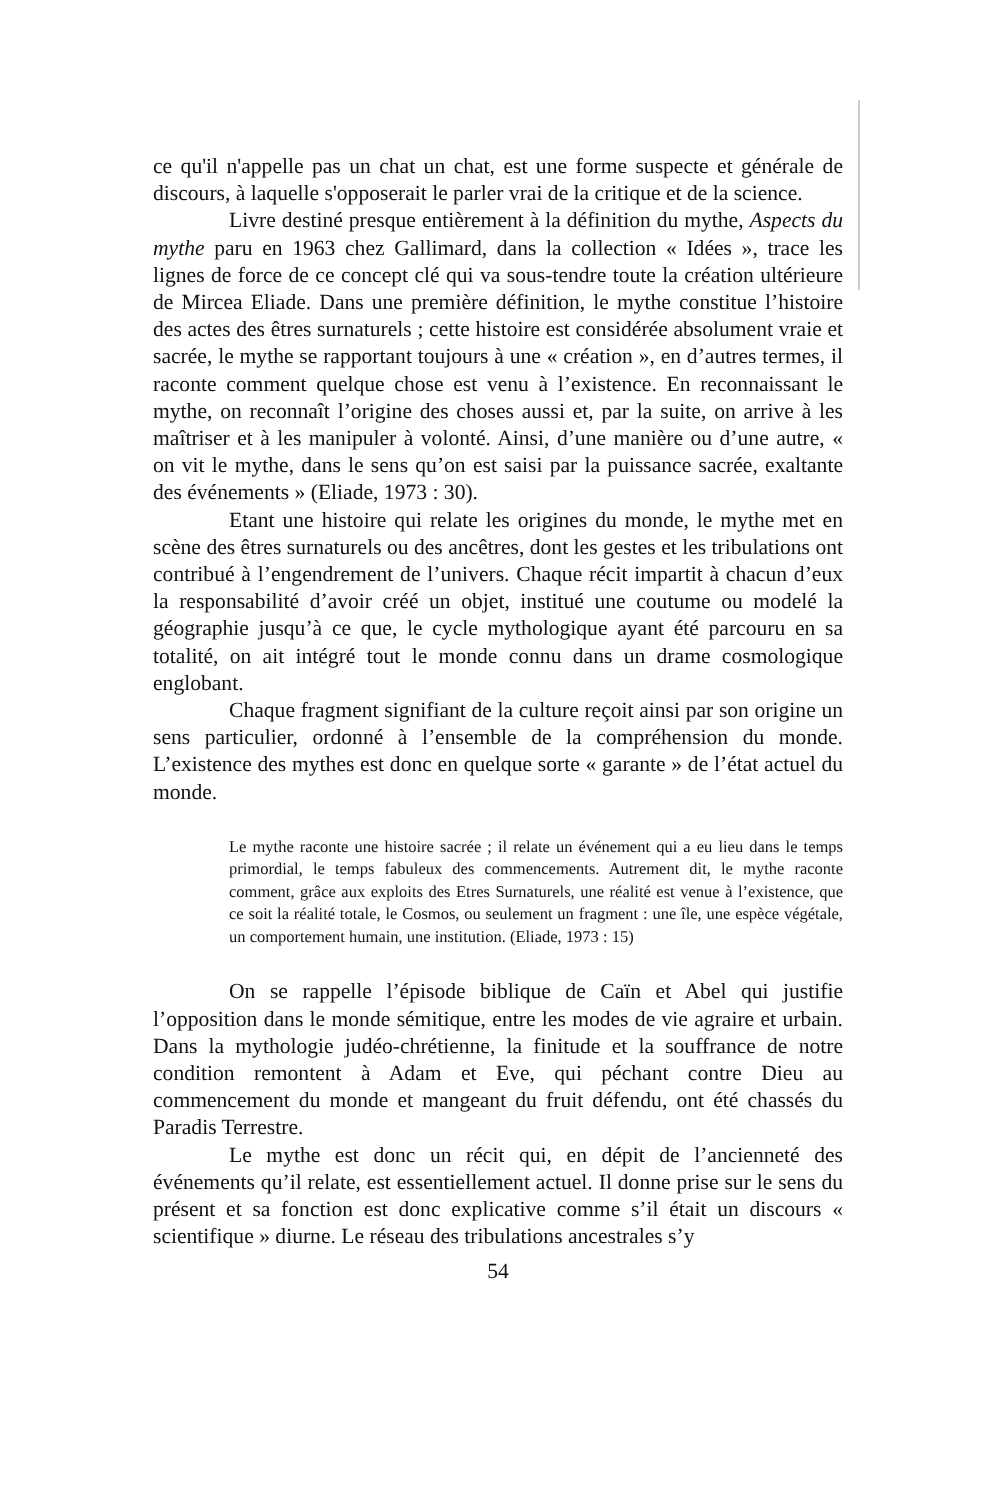ce qu'il n'appelle pas un chat un chat, est une forme suspecte et générale de discours, à laquelle s'opposerait le parler vrai de la critique et de la science.
Livre destiné presque entièrement à la définition du mythe, Aspects du mythe paru en 1963 chez Gallimard, dans la collection « Idées », trace les lignes de force de ce concept clé qui va sous-tendre toute la création ultérieure de Mircea Eliade. Dans une première définition, le mythe constitue l’histoire des actes des êtres surnaturels ; cette histoire est considérée absolument vraie et sacrée, le mythe se rapportant toujours à une « création », en d’autres termes, il raconte comment quelque chose est venu à l’existence. En reconnaissant le mythe, on reconnaît l’origine des choses aussi et, par la suite, on arrive à les maîtriser et à les manipuler à volonté. Ainsi, d’une manière ou d’une autre, « on vit le mythe, dans le sens qu’on est saisi par la puissance sacrée, exaltante des événements » (Eliade, 1973 : 30).
Etant une histoire qui relate les origines du monde, le mythe met en scène des êtres surnaturels ou des ancêtres, dont les gestes et les tribulations ont contribué à l’engendrement de l’univers. Chaque récit impartit à chacun d’eux la responsabilité d’avoir créé un objet, institué une coutume ou modelé la géographie jusqu’à ce que, le cycle mythologique ayant été parcouru en sa totalité, on ait intégré tout le monde connu dans un drame cosmologique englobant.
Chaque fragment signifiant de la culture reçoit ainsi par son origine un sens particulier, ordonné à l’ensemble de la compréhension du monde. L’existence des mythes est donc en quelque sorte « garante » de l’état actuel du monde.
Le mythe raconte une histoire sacrée ; il relate un événement qui a eu lieu dans le temps primordial, le temps fabuleux des commencements. Autrement dit, le mythe raconte comment, grâce aux exploits des Etres Surnaturels, une réalité est venue à l’existence, que ce soit la réalité totale, le Cosmos, ou seulement un fragment : une île, une espèce végétale, un comportement humain, une institution. (Eliade, 1973 : 15)
On se rappelle l’épisode biblique de Caïn et Abel qui justifie l’opposition dans le monde sémitique, entre les modes de vie agraire et urbain. Dans la mythologie judéo-chrétienne, la finitude et la souffrance de notre condition remontent à Adam et Eve, qui péchant contre Dieu au commencement du monde et mangeant du fruit défendu, ont été chassés du Paradis Terrestre.
Le mythe est donc un récit qui, en dépit de l’ancienneté des événements qu’il relate, est essentiellement actuel. Il donne prise sur le sens du présent et sa fonction est donc explicative comme s’il était un discours « scientifique » diurne. Le réseau des tribulations ancestrales s’y
54